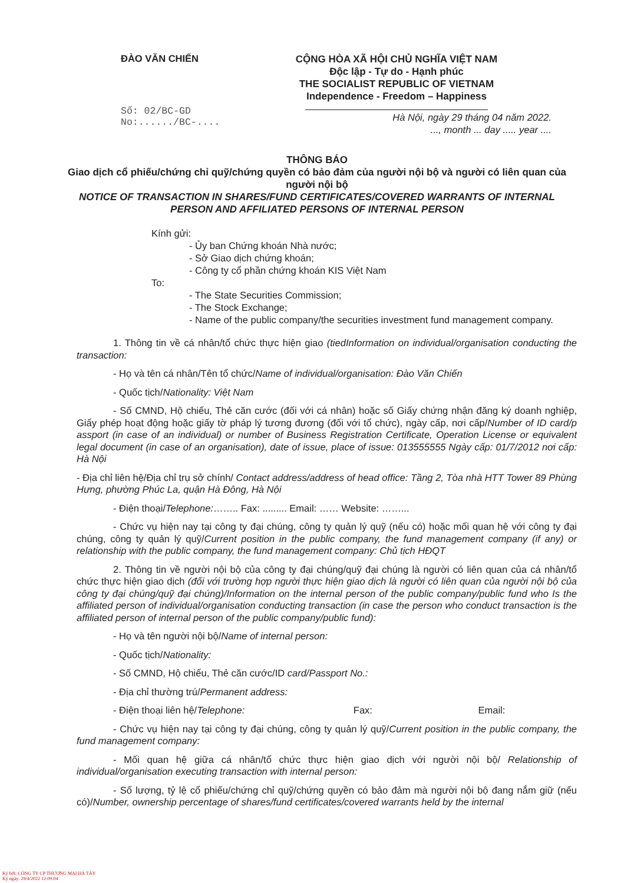ĐÀO VĂN CHIẾN
Số: 02/BC-GD
No:....../BC-....
CỘNG HÒA XÃ HỘI CHỦ NGHĨA VIỆT NAM
Độc lập - Tự do - Hạnh phúc
THE SOCIALIST REPUBLIC OF VIETNAM
Independence - Freedom – Happiness
Hà Nội, ngày 29 tháng 04 năm 2022.
..., month ... day ..... year ....
THÔNG BÁO
Giao dịch cổ phiếu/chứng chỉ quỹ/chứng quyền có bảo đảm của người nội bộ và người có liên quan của người nội bộ
NOTICE OF TRANSACTION IN SHARES/FUND CERTIFICATES/COVERED WARRANTS OF INTERNAL PERSON AND AFFILIATED PERSONS OF INTERNAL PERSON
Kính gửi:
- Ủy ban Chứng khoán Nhà nước;
- Sở Giao dịch chứng khoán;
- Công ty cổ phần chứng khoán KIS Việt Nam
To:
- The State Securities Commission;
- The Stock Exchange;
- Name of the public company/the securities investment fund management company.
1. Thông tin về cá nhân/tổ chức thực hiện giao (tiedInformation on individual/organisation conducting the transaction:
- Họ và tên cá nhân/Tên tổ chức/Name of individual/organisation: Đào Văn Chiến
- Quốc tịch/Nationality: Việt Nam
- Số CMND, Hộ chiếu, Thẻ căn cước (đối với cá nhân) hoặc số Giấy chứng nhận đăng ký doanh nghiệp, Giấy phép hoạt động hoặc giấy tờ pháp lý tương đương (đối với tổ chức), ngày cấp, nơi cấp/Number of ID card/p assport (in case of an individual) or number of Business Registration Certificate, Operation License or equivalent legal document (in case of an organisation), date of issue, place of issue: 013555555 Ngày cấp: 01/7/2012 nơi cấp: Hà Nội
- Địa chỉ liên hệ/Địa chỉ trụ sở chính/ Contact address/address of head office: Tầng 2, Tòa nhà HTT Tower 89 Phùng Hưng, phường Phúc La, quận Hà Đông, Hà Nội
- Điện thoại/Telephone:…….. Fax: ......... Email: …… Website: ……...
- Chức vụ hiện nay tại công ty đại chúng, công ty quản lý quỹ (nếu có) hoặc mối quan hệ với công ty đại chúng, công ty quản lý quỹ/Current position in the public company, the fund management company (if any) or relationship with the public company, the fund management company: Chủ tịch HĐQT
2. Thông tin về người nội bộ của công ty đại chúng/quỹ đại chúng là người có liên quan của cá nhân/tổ chức thực hiện giao dịch (đối với trường hợp người thực hiện giao dịch là người có liên quan của người nội bộ của công ty đại chúng/quỹ đại chúng)/Information on the internal person of the public company/public fund who Is the affiliated person of individual/organisation conducting transaction (in case the person who conduct transaction is the affiliated person of internal person of the public company/public fund):
- Họ và tên người nội bộ/Name of internal person:
- Quốc tịch/Nationality:
- Số CMND, Hộ chiếu, Thẻ căn cước/ID card/Passport No.:
- Địa chỉ thường trú/Permanent address:
- Điện thoại liên hệ/Telephone: Fax: Email:
- Chức vụ hiện nay tại công ty đại chúng, công ty quản lý quỹ/Current position in the public company, the fund management company:
- Mối quan hệ giữa cá nhân/tổ chức thực hiện giao dịch với người nội bộ/ Relationship of individual/organisation executing transaction with internal person:
- Số lượng, tỷ lệ cổ phiếu/chứng chỉ quỹ/chứng quyền có bảo đảm mà người nội bộ đang nắm giữ (nếu có)/Number, ownership percentage of shares/fund certificates/covered warrants held by the internal
Ký bởi: CÔNG TY CP THƯƠNG MẠI HÀ TÂY
Ký ngày: 29/4/2022 12:09:04